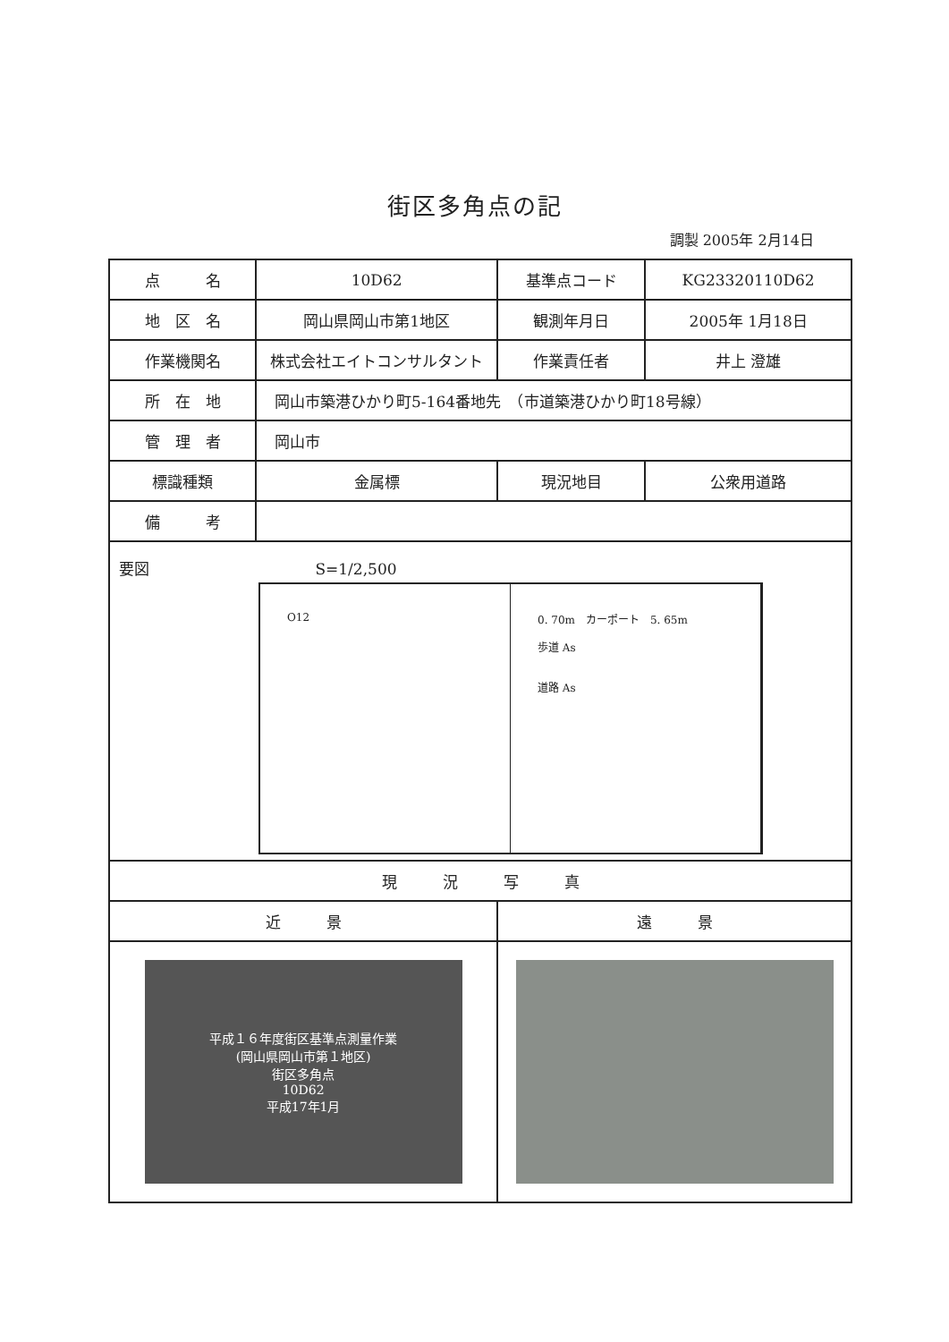街区多角点の記
調製 2005年 2月14日
| 点 名 | 10D62 | 基準点コード | KG23320110D62 |
| 地 区 名 | 岡山県岡山市第1地区 | 観測年月日 | 2005年 1月18日 |
| 作業機関名 | 株式会社エイトコンサルタント | 作業責任者 | 井上 澄雄 |
| 所 在 地 | 岡山市築港ひかり町5-164番地先 （市道築港ひかり町18号線） | | |
| 管 理 者 | 岡山市 | | |
| 標識種類 | 金属標 | 現況地目 | 公衆用道路 |
| 備 考 | | | |
| 要図 S=1/2,500 O12 0. 70m カーポート 5. 65m 歩道 As 道路 As | | | |
| 現 況 写 真 | | | |
| 近 景 | | 遠 景 | |
| 平成１６年度街区基準点測量作業 (岡山県岡山市第１地区) 街区多角点 10D62 平成17年1月 | | | |